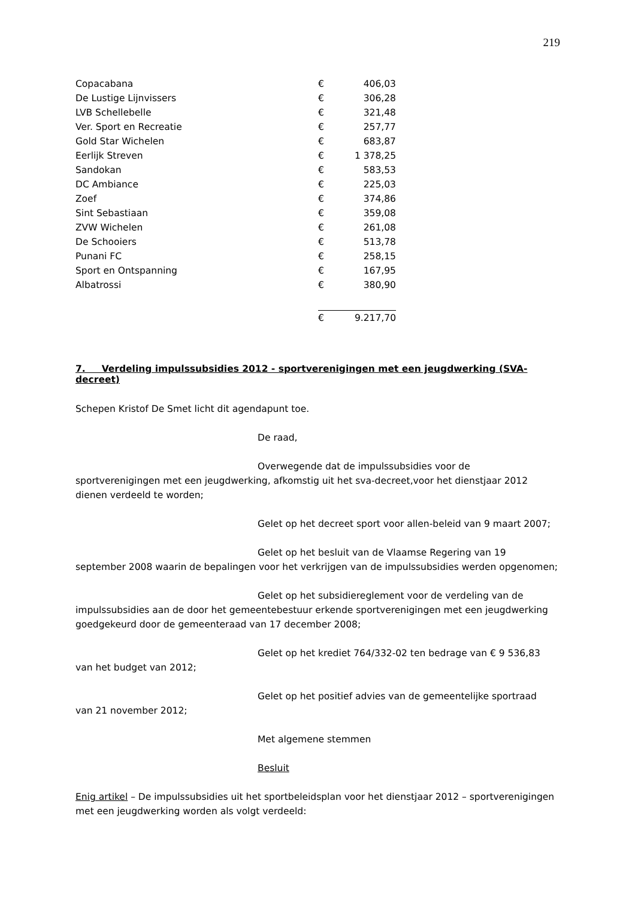219
| Copacabana | € | 406,03 |
| De Lustige Lijnvissers | € | 306,28 |
| LVB Schellebelle | € | 321,48 |
| Ver. Sport en Recreatie | € | 257,77 |
| Gold Star Wichelen | € | 683,87 |
| Eerlijk Streven | € | 1 378,25 |
| Sandokan | € | 583,53 |
| DC Ambiance | € | 225,03 |
| Zoef | € | 374,86 |
| Sint Sebastiaan | € | 359,08 |
| ZVW Wichelen | € | 261,08 |
| De Schooiers | € | 513,78 |
| Punani FC | € | 258,15 |
| Sport en Ontspanning | € | 167,95 |
| Albatrossi | € | 380,90 |
| | € | 9.217,70 |
7. Verdeling impulssubsidies 2012 - sportverenigingen met een jeugdwerking (SVA-decreet)
Schepen Kristof De Smet licht dit agendapunt toe.
De raad,
Overwegende dat de impulssubsidies voor de
sportverenigingen met een jeugdwerking, afkomstig uit het sva-decreet,voor het dienstjaar 2012 dienen verdeeld te worden;
Gelet op het decreet sport voor allen-beleid van 9 maart 2007;
Gelet op het besluit van de Vlaamse Regering van 19
september 2008 waarin de bepalingen voor het verkrijgen van de impulssubsidies werden opgenomen;
Gelet op het subsidiereglement voor de verdeling van de
impulssubsidies aan de door het gemeentebestuur erkende sportverenigingen met een jeugdwerking goedgekeurd door de gemeenteraad van 17 december 2008;
Gelet op het krediet 764/332-02 ten bedrage van € 9 536,83
van het budget van 2012;
Gelet op het positief advies van de gemeentelijke sportraad
van 21 november 2012;
Met algemene stemmen
Besluit
Enig artikel – De impulssubsidies uit het sportbeleidsplan voor het dienstjaar 2012 – sportverenigingen met een jeugdwerking worden als volgt verdeeld: